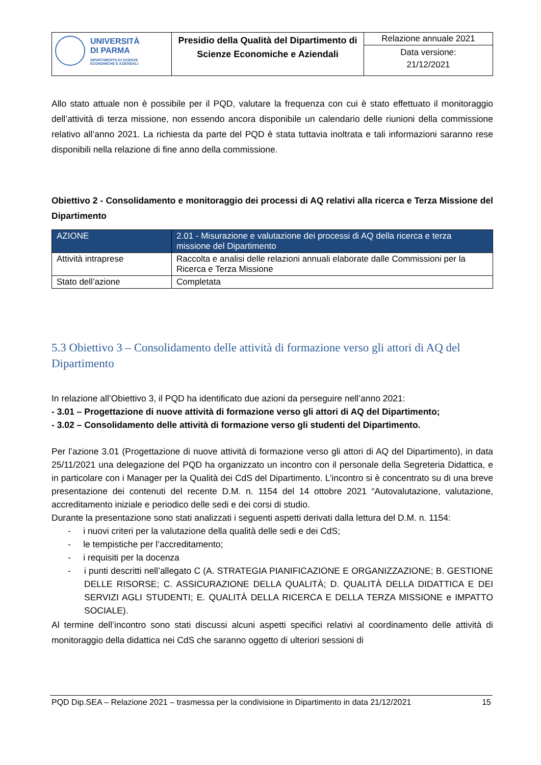| UNIVERSITÀ DI PARMA DIPARTIMENTO DI SCIENZE ECONOMICHE E AZIENDALI | Presidio della Qualità del Dipartimento di Scienze Economiche e Aziendali | Relazione annuale 2021 Data versione: 21/12/2021 |
Allo stato attuale non è possibile per il PQD, valutare la frequenza con cui è stato effettuato il monitoraggio dell’attività di terza missione, non essendo ancora disponibile un calendario delle riunioni della commissione relativo all’anno 2021. La richiesta da parte del PQD è stata tuttavia inoltrata e tali informazioni saranno rese disponibili nella relazione di fine anno della commissione.
Obiettivo 2 - Consolidamento e monitoraggio dei processi di AQ relativi alla ricerca e Terza Missione del Dipartimento
| AZIONE | 2.01 - Misurazione e valutazione dei processi di AQ della ricerca e terza missione del Dipartimento |
| Attività intraprese | Raccolta e analisi delle relazioni annuali elaborate dalle Commissioni per la Ricerca e Terza Missione |
| Stato dell’azione | Completata |
5.3 Obiettivo 3 – Consolidamento delle attività di formazione verso gli attori di AQ del Dipartimento
In relazione all’Obiettivo 3, il PQD ha identificato due azioni da perseguire nell’anno 2021:
- 3.01 – Progettazione di nuove attività di formazione verso gli attori di AQ del Dipartimento;
- 3.02 – Consolidamento delle attività di formazione verso gli studenti del Dipartimento.
Per l’azione 3.01 (Progettazione di nuove attività di formazione verso gli attori di AQ del Dipartimento), in data 25/11/2021 una delegazione del PQD ha organizzato un incontro con il personale della Segreteria Didattica, e in particolare con i Manager per la Qualità dei CdS del Dipartimento. L’incontro si è concentrato su di una breve presentazione dei contenuti del recente D.M. n. 1154 del 14 ottobre 2021 “Autovalutazione, valutazione, accreditamento iniziale e periodico delle sedi e dei corsi di studio.
Durante la presentazione sono stati analizzati i seguenti aspetti derivati dalla lettura del D.M. n. 1154:
- i nuovi criteri per la valutazione della qualità delle sedi e dei CdS;
- le tempistiche per l’accreditamento;
- i requisiti per la docenza
- i punti descritti nell’allegato C (A. STRATEGIA PIANIFICAZIONE E ORGANIZZAZIONE; B. GESTIONE DELLE RISORSE; C. ASSICURAZIONE DELLA QUALITÀ; D. QUALITÀ DELLA DIDATTICA E DEI SERVIZI AGLI STUDENTI; E. QUALITÀ DELLA RICERCA E DELLA TERZA MISSIONE e IMPATTO SOCIALE).
Al termine dell’incontro sono stati discussi alcuni aspetti specifici relativi al coordinamento delle attività di monitoraggio della didattica nei CdS che saranno oggetto di ulteriori sessioni di
PQD Dip.SEA – Relazione 2021 – trasmessa per la condivisione in Dipartimento in data 21/12/2021 15